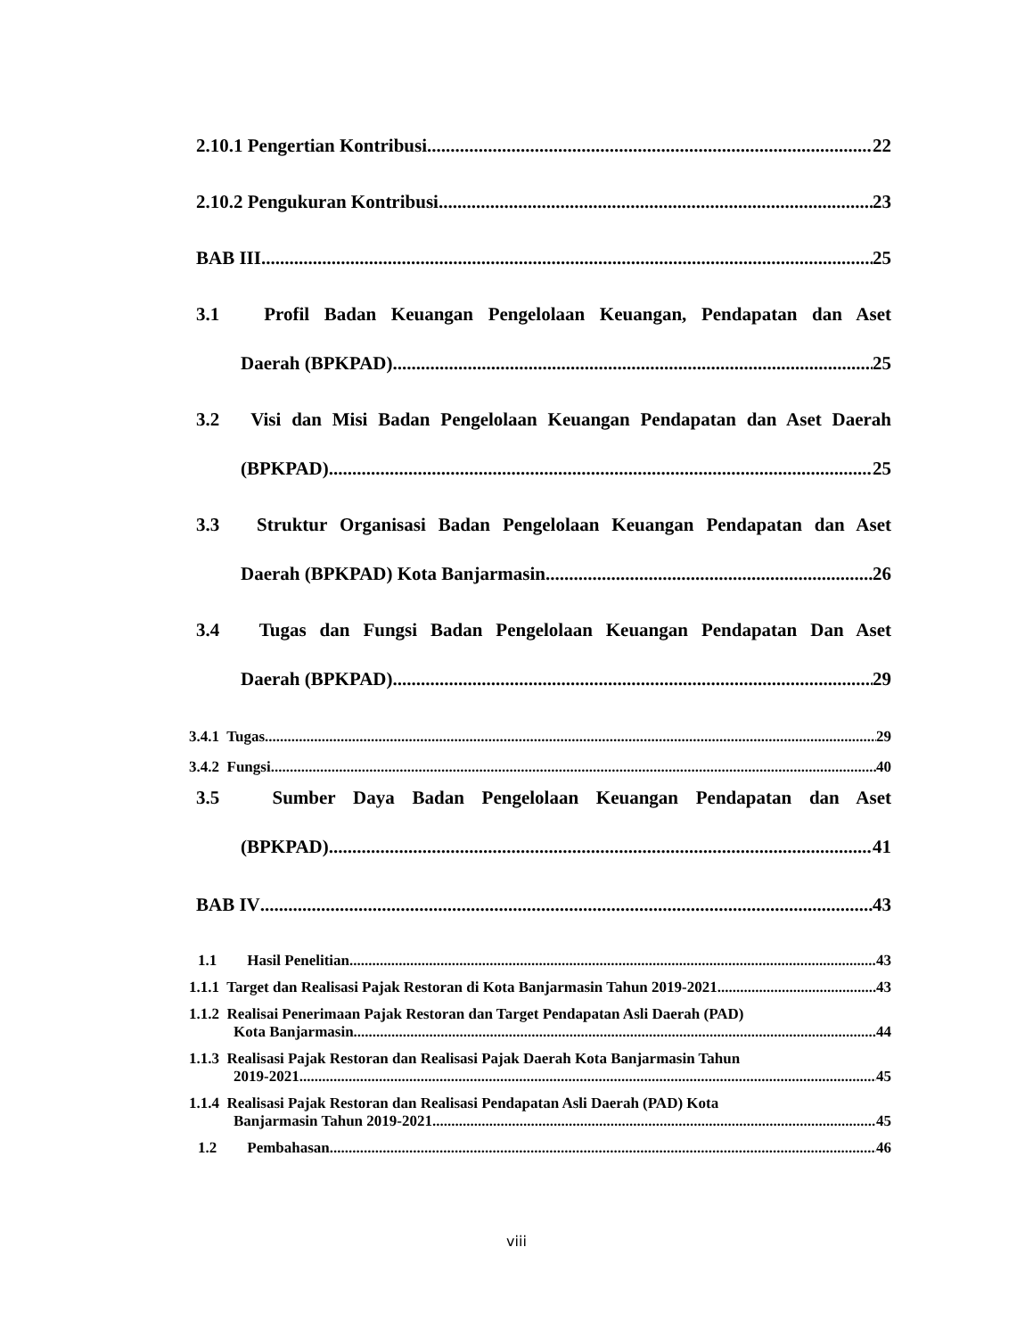2.10.1 Pengertian Kontribusi 22
2.10.2 Pengukuran Kontribusi 23
BAB III 25
3.1 Profil Badan Keuangan Pengelolaan Keuangan, Pendapatan dan Aset
Daerah (BPKPAD) 25
3.2 Visi dan Misi Badan Pengelolaan Keuangan Pendapatan dan Aset Daerah
(BPKPAD) 25
3.3 Struktur Organisasi Badan Pengelolaan Keuangan Pendapatan dan Aset
Daerah (BPKPAD) Kota Banjarmasin. 26
3.4 Tugas dan Fungsi Badan Pengelolaan Keuangan Pendapatan Dan Aset
Daerah (BPKPAD) 29
3.4.1 Tugas 29
3.4.2 Fungsi 40
3.5 Sumber Daya Badan Pengelolaan Keuangan Pendapatan dan Aset
(BPKPAD) 41
BAB IV 43
1.1 Hasil Penelitian 43
1.1.1 Target dan Realisasi Pajak Restoran di Kota Banjarmasin Tahun 2019-2021 43
1.1.2 Realisai Penerimaan Pajak Restoran dan Target Pendapatan Asli Daerah (PAD)
Kota Banjarmasin 44
1.1.3 Realisasi Pajak Restoran dan Realisasi Pajak Daerah Kota Banjarmasin Tahun
2019-2021 45
1.1.4 Realisasi Pajak Restoran dan Realisasi Pendapatan Asli Daerah (PAD) Kota
Banjarmasin Tahun 2019-2021 45
1.2 Pembahasan 46
viii